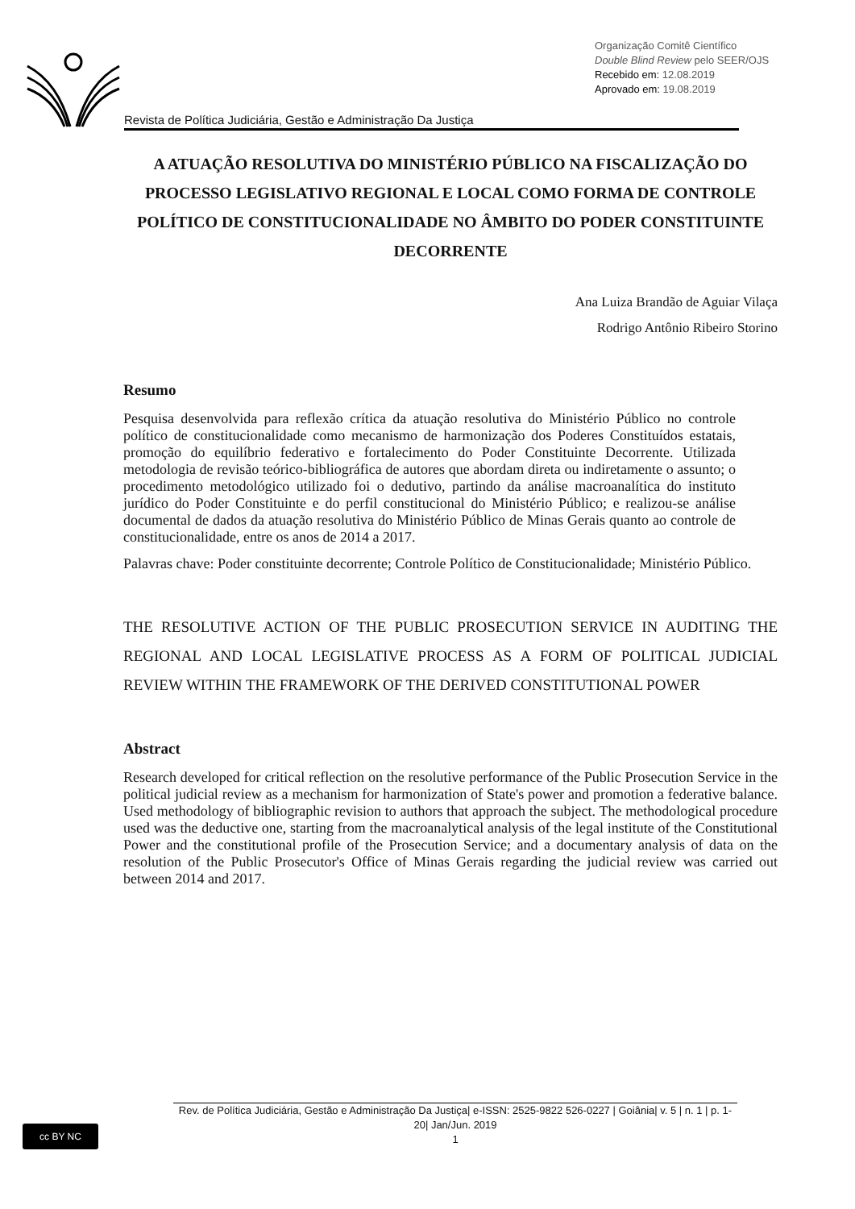Organização Comitê Científico
Double Blind Review pelo SEER/OJS
Recebido em: 12.08.2019
Aprovado em: 19.08.2019
Revista de Política Judiciária, Gestão e Administração Da Justiça
A ATUAÇÃO RESOLUTIVA DO MINISTÉRIO PÚBLICO NA FISCALIZAÇÃO DO PROCESSO LEGISLATIVO REGIONAL E LOCAL COMO FORMA DE CONTROLE POLÍTICO DE CONSTITUCIONALIDADE NO ÂMBITO DO PODER CONSTITUINTE DECORRENTE
Ana Luiza Brandão de Aguiar Vilaça
Rodrigo Antônio Ribeiro Storino
Resumo
Pesquisa desenvolvida para reflexão crítica da atuação resolutiva do Ministério Público no controle político de constitucionalidade como mecanismo de harmonização dos Poderes Constituídos estatais, promoção do equilíbrio federativo e fortalecimento do Poder Constituinte Decorrente. Utilizada metodologia de revisão teórico-bibliográfica de autores que abordam direta ou indiretamente o assunto; o procedimento metodológico utilizado foi o dedutivo, partindo da análise macroanalítica do instituto jurídico do Poder Constituinte e do perfil constitucional do Ministério Público; e realizou-se análise documental de dados da atuação resolutiva do Ministério Público de Minas Gerais quanto ao controle de constitucionalidade, entre os anos de 2014 a 2017.
Palavras chave: Poder constituinte decorrente; Controle Político de Constitucionalidade; Ministério Público.
THE RESOLUTIVE ACTION OF THE PUBLIC PROSECUTION SERVICE IN AUDITING THE REGIONAL AND LOCAL LEGISLATIVE PROCESS AS A FORM OF POLITICAL JUDICIAL REVIEW WITHIN THE FRAMEWORK OF THE DERIVED CONSTITUTIONAL POWER
Abstract
Research developed for critical reflection on the resolutive performance of the Public Prosecution Service in the political judicial review as a mechanism for harmonization of State's power and promotion a federative balance. Used methodology of bibliographic revision to authors that approach the subject. The methodological procedure used was the deductive one, starting from the macroanalytical analysis of the legal institute of the Constitutional Power and the constitutional profile of the Prosecution Service; and a documentary analysis of data on the resolution of the Public Prosecutor's Office of Minas Gerais regarding the judicial review was carried out between 2014 and 2017.
cc BY NC
Rev. de Política Judiciária, Gestão e Administração Da Justiça| e-ISSN: 2525-9822 526-0227 | Goiânia| v. 5 | n. 1 | p. 1-20| Jan/Jun. 2019
1